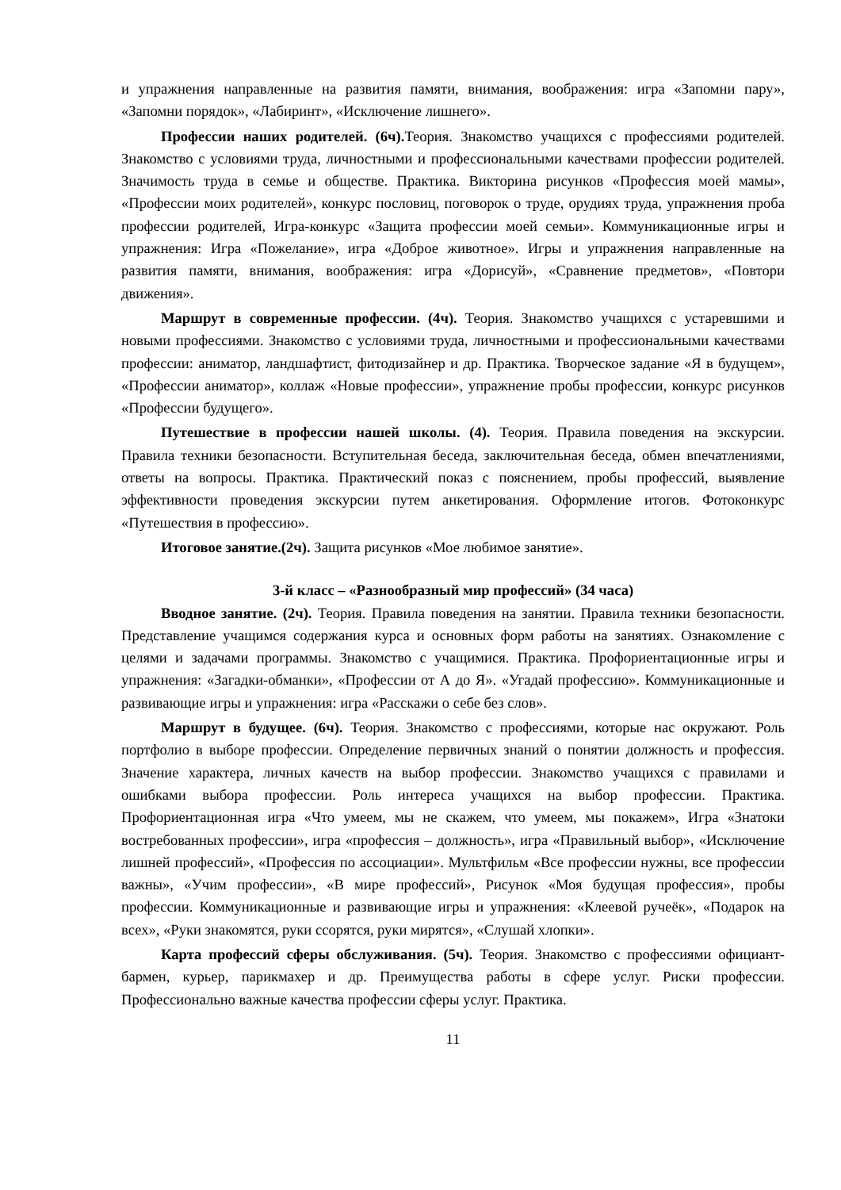и упражнения направленные на развития памяти, внимания, воображения: игра «Запомни пару», «Запомни порядок», «Лабиринт», «Исключение лишнего».
Профессии наших родителей. (6ч). Теория. Знакомство учащихся с профессиями родителей. Знакомство с условиями труда, личностными и профессиональными качествами профессии родителей. Значимость труда в семье и обществе. Практика. Викторина рисунков «Профессия моей мамы», «Профессии моих родителей», конкурс пословиц, поговорок о труде, орудиях труда, упражнения проба профессии родителей, Игра-конкурс «Защита профессии моей семьи». Коммуникационные игры и упражнения: Игра «Пожелание», игра «Доброе животное». Игры и упражнения направленные на развития памяти, внимания, воображения: игра «Дорисуй», «Сравнение предметов», «Повтори движения».
Маршрут в современные профессии. (4ч). Теория. Знакомство учащихся с устаревшими и новыми профессиями. Знакомство с условиями труда, личностными и профессиональными качествами профессии: аниматор, ландшафтист, фитодизайнер и др. Практика. Творческое задание «Я в будущем», «Профессии аниматор», коллаж «Новые профессии», упражнение пробы профессии, конкурс рисунков «Профессии будущего».
Путешествие в профессии нашей школы. (4). Теория. Правила поведения на экскурсии. Правила техники безопасности. Вступительная беседа, заключительная беседа, обмен впечатлениями, ответы на вопросы. Практика. Практический показ с пояснением, пробы профессий, выявление эффективности проведения экскурсии путем анкетирования. Оформление итогов. Фотоконкурс «Путешествия в профессию».
Итоговое занятие.(2ч). Защита рисунков «Мое любимое занятие».
3-й класс – «Разнообразный мир профессий» (34 часа)
Вводное занятие. (2ч). Теория. Правила поведения на занятии. Правила техники безопасности. Представление учащимся содержания курса и основных форм работы на занятиях. Ознакомление с целями и задачами программы. Знакомство с учащимися. Практика. Профориентационные игры и упражнения: «Загадки-обманки», «Профессии от А до Я». «Угадай профессию». Коммуникационные и развивающие игры и упражнения: игра «Расскажи о себе без слов».
Маршрут в будущее. (6ч). Теория. Знакомство с профессиями, которые нас окружают. Роль портфолио в выборе профессии. Определение первичных знаний о понятии должность и профессия. Значение характера, личных качеств на выбор профессии. Знакомство учащихся с правилами и ошибками выбора профессии. Роль интереса учащихся на выбор профессии. Практика. Профориентационная игра «Что умеем, мы не скажем, что умеем, мы покажем», Игра «Знатоки востребованных профессии», игра «профессия – должность», игра «Правильный выбор», «Исключение лишней профессий», «Профессия по ассоциации». Мультфильм «Все профессии нужны, все профессии важны», «Учим профессии», «В мире профессий», Рисунок «Моя будущая профессия», пробы профессии. Коммуникационные и развивающие игры и упражнения: «Клеевой ручеёк», «Подарок на всех», «Руки знакомятся, руки ссорятся, руки мирятся», «Слушай хлопки».
Карта профессий сферы обслуживания. (5ч). Теория. Знакомство с профессиями официант-бармен, курьер, парикмахер и др. Преимущества работы в сфере услуг. Риски профессии. Профессионально важные качества профессии сферы услуг. Практика.
11